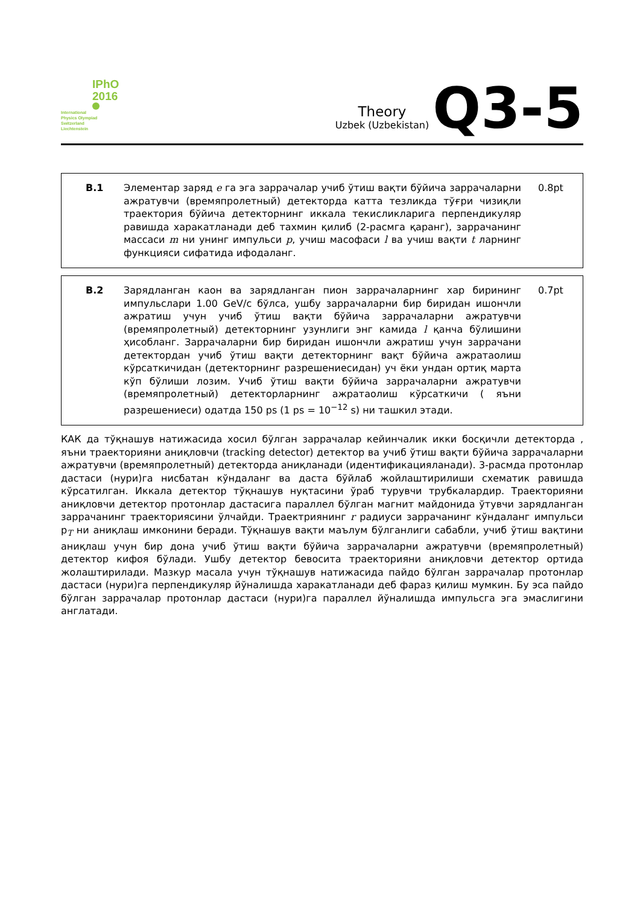IPhO
2016
International
Physics Olympiad
Switzerland
Liechtenstein
Theory
Uzbek (Uzbekistan)
Q3-5
B.1 Элементар заряд e га эга заррачалар учиб ўтиш вақти бўйича заррачаларни ажратувчи (времяпролетный) детекторда катта тезликда тўғри чизиқли траектория бўйича детекторнинг иккала текисликларига перпендикуляр равишда харакатланади деб тахмин қилиб (2-расмга қаранг), заррачанинг массаси m ни унинг импульси p, учиш масофаси l ва учиш вақти t ларнинг функцияси сифатида ифодаланг.
0.8pt
B.2 Зарядланган каон ва зарядланган пион заррачаларнинг хар бирининг импульслари 1.00 GeV/c бўлса, ушбу заррачаларни бир биридан ишончли ажратиш учун учиб ўтиш вақти бўйича заррачаларни ажратувчи (времяпролетный) детекторнинг узунлиги энг камида l қанча бўлишини ҳисобланг. Заррачаларни бир биридан ишончли ажратиш учун заррачани детектордан учиб ўтиш вақти детекторнинг вақт бўйича ажратаолиш кўрсаткичидан (детекторнинг разрешениесидан) уч ёки ундан ортиқ марта кўп бўлиши лозим. Учиб ўтиш вақти бўйича заррачаларни ажратувчи (времяпролетный) детекторларнинг ажратаолиш кўрсаткичи ( яъни разрешениеси) одатда 150 ps (1 ps = 10<sup>−12</sup> s) ни ташкил этади.
0.7pt
КАК да тўқнашув натижасида хосил бўлган заррачалар кейинчалик икки босқичли детекторда , яъни траекторияни аниқловчи (tracking detector) детектор ва учиб ўтиш вақти бўйича заррачаларни ажратувчи (времяпролетный) детекторда аниқланади (идентификацияланади). 3-расмда протонлар дастаси (нури)га нисбатан кўндаланг ва даста бўйлаб жойлаштирилиши схематик равишда кўрсатилган. Иккала детектор тўқнашув нуқтасини ўраб турувчи трубкалардир. Траекторияни аниқловчи детектор протонлар дастасига параллел бўлган магнит майдонида ўтувчи зарядланган заррачанинг траекториясини ўлчайди. Траектриянинг r радиуси заррачанинг кўндаланг импульси p<sub>T</sub> ни аниқлаш имконини беради. Тўқнашув вақти маълум бўлганлиги сабабли, учиб ўтиш вақтини аниқлаш учун бир дона учиб ўтиш вақти бўйича заррачаларни ажратувчи (времяпролетный) детектор кифоя бўлади. Ушбу детектор бевосита траекторияни аниқловчи детектор ортида жолаштирилади. Мазкур масала учун тўқнашув натижасида пайдо бўлган заррачалар протонлар дастаси (нури)га перпендикуляр йўналишда харакатланади деб фараз қилиш мумкин. Бу эса пайдо бўлган заррачалар протонлар дастаси (нури)га параллел йўналишда импульсга эга эмаслигини англатади.